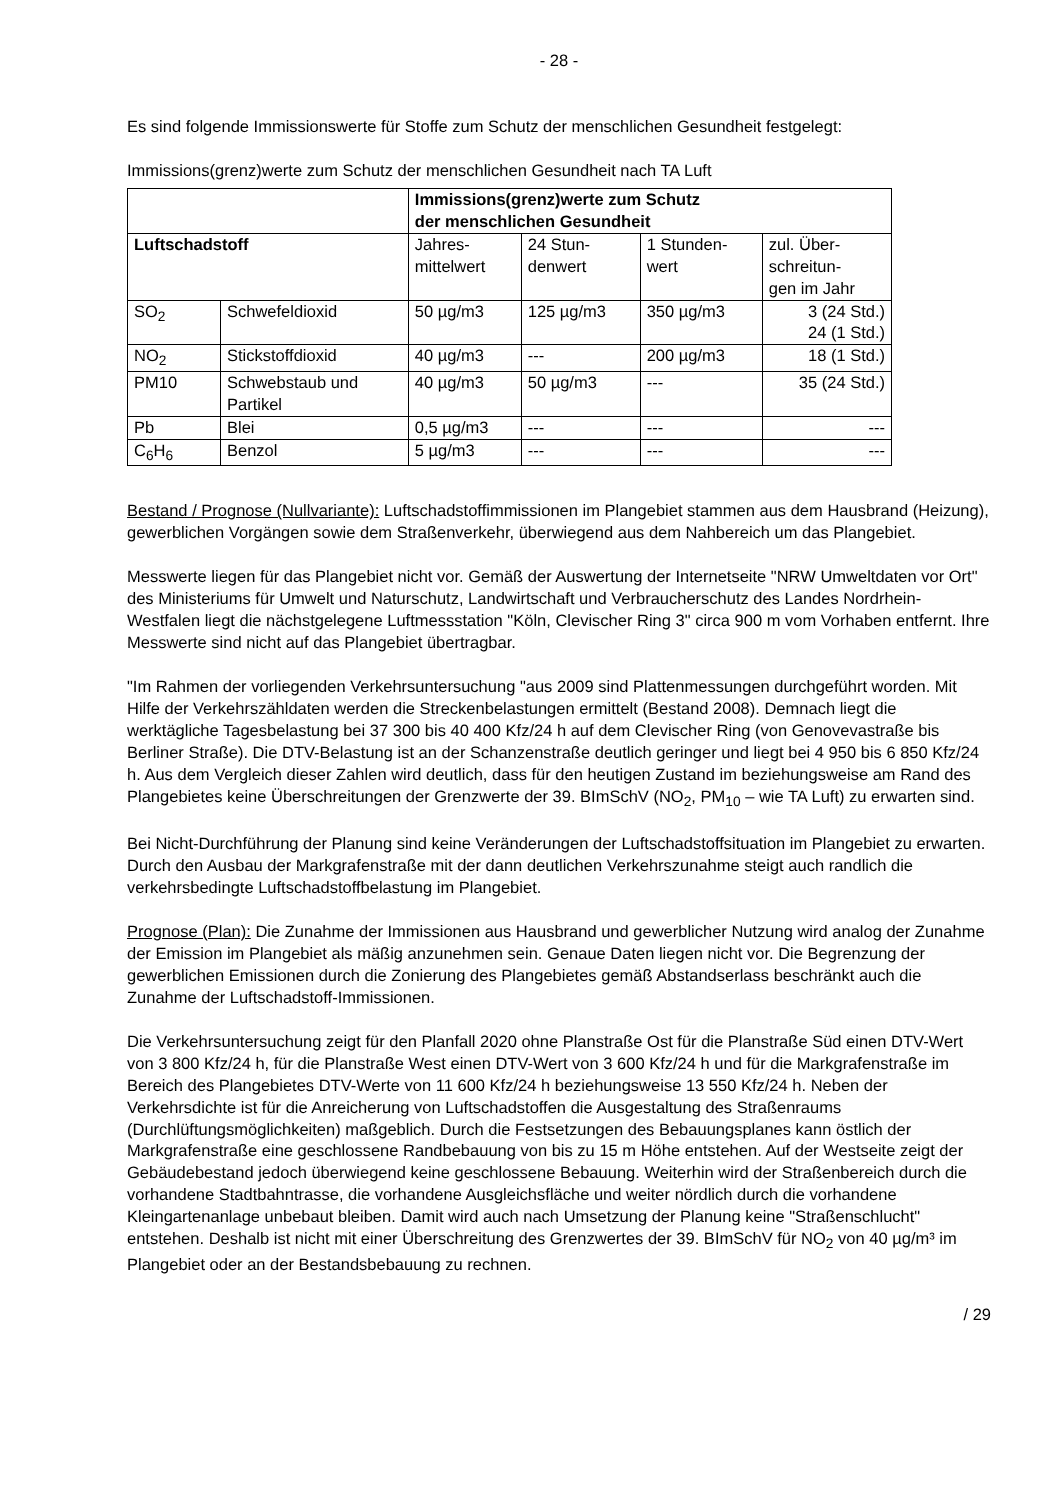- 28 -
Es sind folgende Immissionswerte für Stoffe zum Schutz der menschlichen Gesundheit festgelegt:
Immissions(grenz)werte zum Schutz der menschlichen Gesundheit nach TA Luft
| | | Immissions(grenz)werte zum Schutz der menschlichen Gesundheit | | | |
| --- | --- | --- | --- | --- | --- |
| Luftschadstoff | | Jahres- mittelwert | 24 Stun- denwert | 1 Stunden- wert | zul. Über- schreitun- gen im Jahr |
| SO<sub>2</sub> | Schwefeldioxid | 50 µg/m3 | 125 µg/m3 | 350 µg/m3 | 3 (24 Std.) 24 (1 Std.) |
| NO<sub>2</sub> | Stickstoffdioxid | 40 µg/m3 | --- | 200 µg/m3 | 18 (1 Std.) |
| PM10 | Schwebstaub und Partikel | 40 µg/m3 | 50 µg/m3 | --- | 35 (24 Std.) |
| Pb | Blei | 0,5 µg/m3 | --- | --- | --- |
| C<sub>6</sub>H<sub>6</sub> | Benzol | 5 µg/m3 | --- | --- | --- |
Bestand / Prognose (Nullvariante): Luftschadstoffimmissionen im Plangebiet stammen aus dem Hausbrand (Heizung), gewerblichen Vorgängen sowie dem Straßenverkehr, überwiegend aus dem Nahbereich um das Plangebiet.
Messwerte liegen für das Plangebiet nicht vor. Gemäß der Auswertung der Internetseite "NRW Umweltdaten vor Ort" des Ministeriums für Umwelt und Naturschutz, Landwirtschaft und Verbraucherschutz des Landes Nordrhein-Westfalen liegt die nächstgelegene Luftmessstation "Köln, Clevischer Ring 3" circa 900 m vom Vorhaben entfernt. Ihre Messwerte sind nicht auf das Plangebiet übertragbar.
"Im Rahmen der vorliegenden Verkehrsuntersuchung "aus 2009 sind Plattenmessungen durchgeführt worden. Mit Hilfe der Verkehrszähldaten werden die Streckenbelastungen ermittelt (Bestand 2008). Demnach liegt die werktägliche Tagesbelastung bei 37 300 bis 40 400 Kfz/24 h auf dem Clevischer Ring (von Genovevastraße bis Berliner Straße). Die DTV-Belastung ist an der Schanzenstraße deutlich geringer und liegt bei 4 950 bis 6 850 Kfz/24 h. Aus dem Vergleich dieser Zahlen wird deutlich, dass für den heutigen Zustand im beziehungsweise am Rand des Plangebietes keine Überschreitungen der Grenzwerte der 39. BImSchV (NO<sub>2</sub>, PM<sub>10</sub> – wie TA Luft) zu erwarten sind.
Bei Nicht-Durchführung der Planung sind keine Veränderungen der Luftschadstoffsituation im Plangebiet zu erwarten. Durch den Ausbau der Markgrafenstraße mit der dann deutlichen Verkehrszunahme steigt auch randlich die verkehrsbedingte Luftschadstoffbelastung im Plangebiet.
Prognose (Plan): Die Zunahme der Immissionen aus Hausbrand und gewerblicher Nutzung wird analog der Zunahme der Emission im Plangebiet als mäßig anzunehmen sein. Genaue Daten liegen nicht vor. Die Begrenzung der gewerblichen Emissionen durch die Zonierung des Plangebietes gemäß Abstandserlass beschränkt auch die Zunahme der Luftschadstoff-Immissionen.
Die Verkehrsuntersuchung zeigt für den Planfall 2020 ohne Planstraße Ost für die Planstraße Süd einen DTV-Wert von 3 800 Kfz/24 h, für die Planstraße West einen DTV-Wert von 3 600 Kfz/24 h und für die Markgrafenstraße im Bereich des Plangebietes DTV-Werte von 11 600 Kfz/24 h beziehungsweise 13 550 Kfz/24 h. Neben der Verkehrsdichte ist für die Anreicherung von Luftschadstoffen die Ausgestaltung des Straßenraums (Durchlüftungsmöglichkeiten) maßgeblich. Durch die Festsetzungen des Bebauungsplanes kann östlich der Markgrafenstraße eine geschlossene Randbebauung von bis zu 15 m Höhe entstehen. Auf der Westseite zeigt der Gebäudebestand jedoch überwiegend keine geschlossene Bebauung. Weiterhin wird der Straßenbereich durch die vorhandene Stadtbahntrasse, die vorhandene Ausgleichsfläche und weiter nördlich durch die vorhandene Kleingartenanlage unbebaut bleiben. Damit wird auch nach Umsetzung der Planung keine "Straßenschlucht" entstehen. Deshalb ist nicht mit einer Überschreitung des Grenzwertes der 39. BImSchV für NO<sub>2</sub> von 40 µg/m³ im Plangebiet oder an der Bestandsbebauung zu rechnen.
/ 29